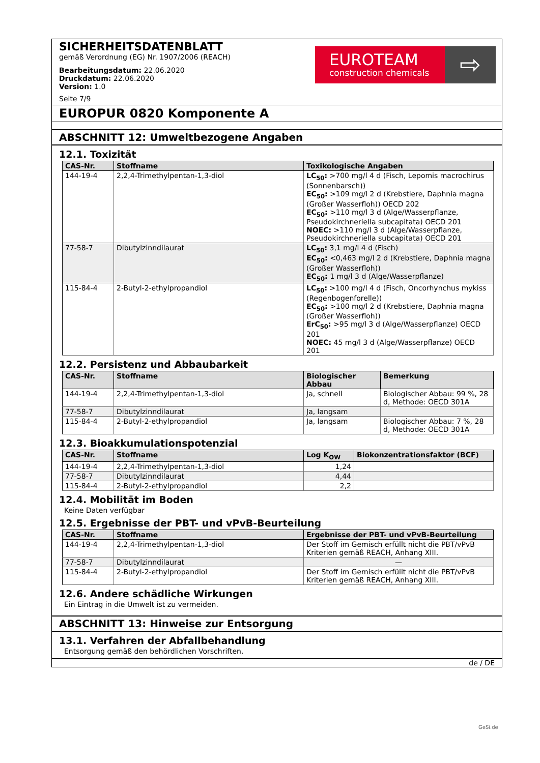SICHERHEITSDATENBLATT
gemäß Verordnung (EG) Nr. 1907/2006 (REACH)
Bearbeitungsdatum: 22.06.2020
Druckdatum: 22.06.2020
Version: 1.0
Seite 7/9
EUROTEAM
construction chemicals
⇨
EUROPUR 0820 Komponente A
ABSCHNITT 12: Umweltbezogene Angaben
12.1. Toxizität
| CAS-Nr. | Stoffname | Toxikologische Angaben |
| --- | --- | --- |
| 144-19-4 | 2,2,4-Trimethylpentan-1,3-diol | LC<sub>50</sub>: >700 mg/l 4 d (Fisch, Lepomis macrochirus (Sonnenbarsch)) EC<sub>50</sub>: >109 mg/l 2 d (Krebstiere, Daphnia magna (Großer Wasserfloh)) OECD 202 EC<sub>50</sub>: >110 mg/l 3 d (Alge/Wasserpflanze, Pseudokirchneriella subcapitata) OECD 201 NOEC: >110 mg/l 3 d (Alge/Wasserpflanze, Pseudokirchneriella subcapitata) OECD 201 |
| 77-58-7 | Dibutylzinndilaurat | LC<sub>50</sub>: 3,1 mg/l 4 d (Fisch) EC<sub>50</sub>: <0,463 mg/l 2 d (Krebstiere, Daphnia magna (Großer Wasserfloh)) EC<sub>50</sub>: 1 mg/l 3 d (Alge/Wasserpflanze) |
| 115-84-4 | 2-Butyl-2-ethylpropandiol | LC<sub>50</sub>: >100 mg/l 4 d (Fisch, Oncorhynchus mykiss (Regenbogenforelle)) EC<sub>50</sub>: >100 mg/l 2 d (Krebstiere, Daphnia magna (Großer Wasserfloh)) ErC<sub>50</sub>: >95 mg/l 3 d (Alge/Wasserpflanze) OECD 201 NOEC: 45 mg/l 3 d (Alge/Wasserpflanze) OECD 201 |
12.2. Persistenz und Abbaubarkeit
| CAS-Nr. | Stoffname | Biologischer Abbau | Bemerkung |
| --- | --- | --- | --- |
| 144-19-4 | 2,2,4-Trimethylpentan-1,3-diol | Ja, schnell | Biologischer Abbau: 99 %, 28 d, Methode: OECD 301A |
| 77-58-7 | Dibutylzinndilaurat | Ja, langsam | |
| 115-84-4 | 2-Butyl-2-ethylpropandiol | Ja, langsam | Biologischer Abbau: 7 %, 28 d, Methode: OECD 301A |
12.3. Bioakkumulationspotenzial
| CAS-Nr. | Stoffname | Log K<sub>OW</sub> | Biokonzentrationsfaktor (BCF) |
| --- | --- | --- | --- |
| 144-19-4 | 2,2,4-Trimethylpentan-1,3-diol | 1,24 | |
| 77-58-7 | Dibutylzinndilaurat | 4,44 | |
| 115-84-4 | 2-Butyl-2-ethylpropandiol | 2,2 | |
12.4. Mobilität im Boden
Keine Daten verfügbar
12.5. Ergebnisse der PBT- und vPvB-Beurteilung
| CAS-Nr. | Stoffname | Ergebnisse der PBT- und vPvB-Beurteilung |
| --- | --- | --- |
| 144-19-4 | 2,2,4-Trimethylpentan-1,3-diol | Der Stoff im Gemisch erfüllt nicht die PBT/vPvB Kriterien gemäß REACH, Anhang XIII. |
| 77-58-7 | Dibutylzinndilaurat | — |
| 115-84-4 | 2-Butyl-2-ethylpropandiol | Der Stoff im Gemisch erfüllt nicht die PBT/vPvB Kriterien gemäß REACH, Anhang XIII. |
12.6. Andere schädliche Wirkungen
Ein Eintrag in die Umwelt ist zu vermeiden.
ABSCHNITT 13: Hinweise zur Entsorgung
13.1. Verfahren der Abfallbehandlung
Entsorgung gemäß den behördlichen Vorschriften.
de / DE
GeSi.de